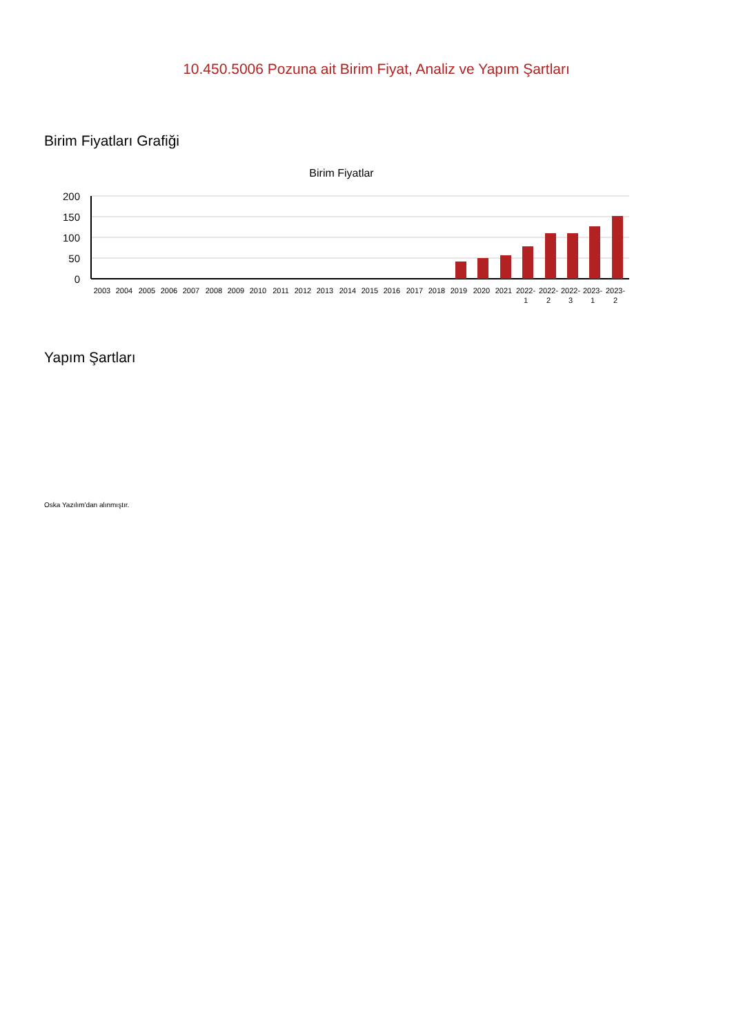10.450.5006 Pozuna ait Birim Fiyat, Analiz ve Yapım Şartları
Birim Fiyatları Grafiği
Birim Fiyatlar
200
150
100
50
0
2003
2004
2005
2006
2007
2008
2009
2010
2011
2012
2013
2014
2015
2016
2017
2018
2019
2020
2021
2022-
2022-
2022-
2023-
2023-
1
2
3
1
2
Yapım Şartları
Oska Yazılım'dan alınmıştır.